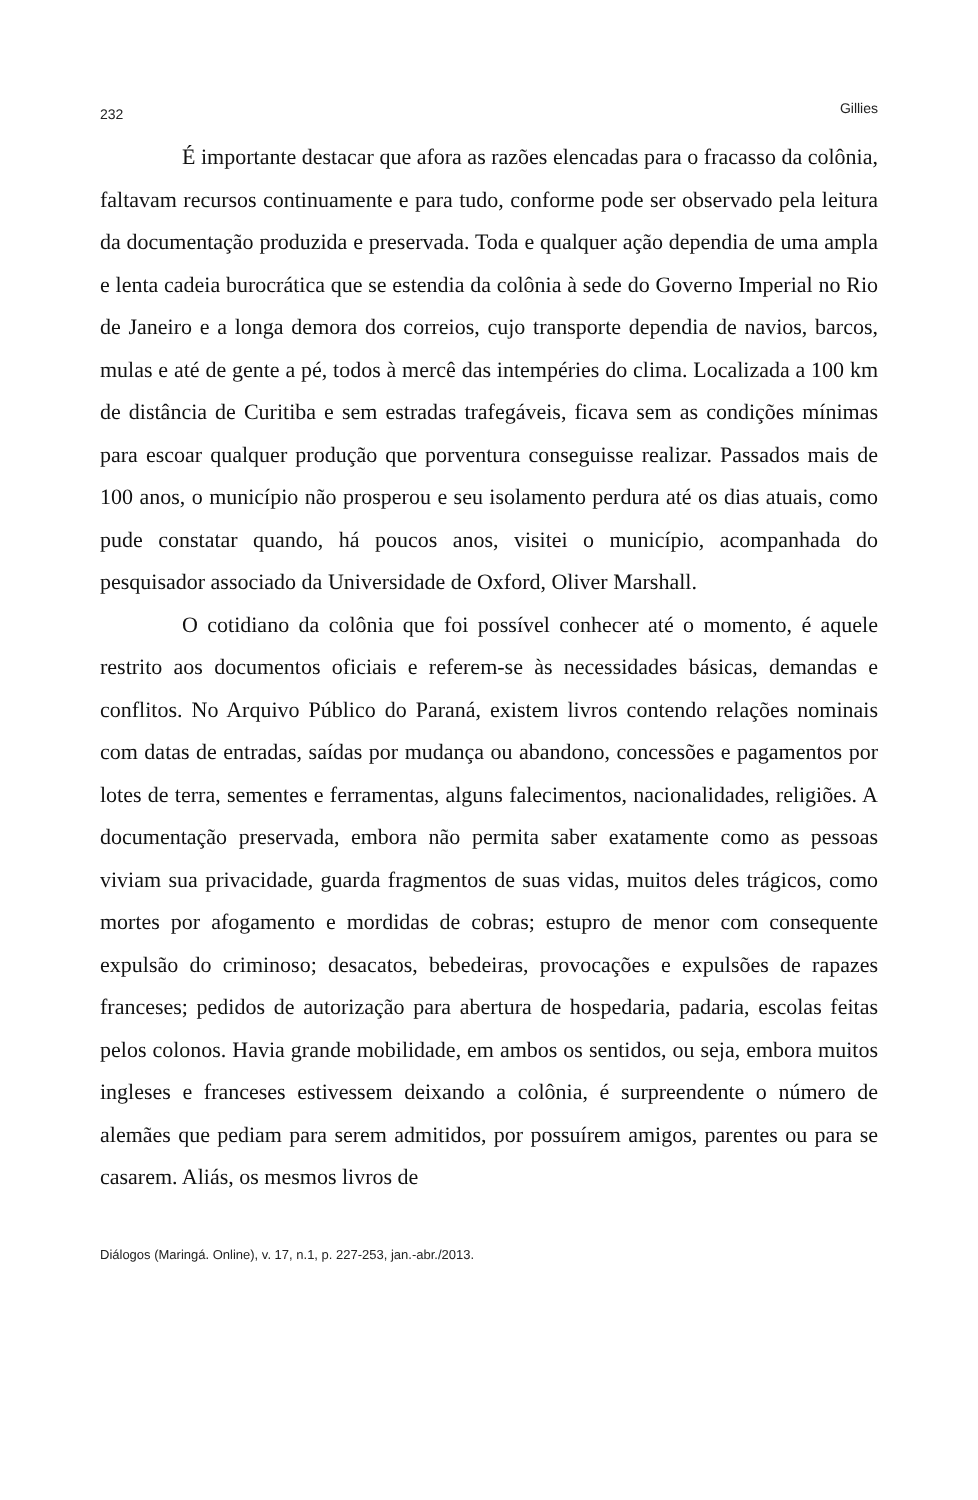232 Gillies
É importante destacar que afora as razões elencadas para o fracasso da colônia, faltavam recursos continuamente e para tudo, conforme pode ser observado pela leitura da documentação produzida e preservada. Toda e qualquer ação dependia de uma ampla e lenta cadeia burocrática que se estendia da colônia à sede do Governo Imperial no Rio de Janeiro e a longa demora dos correios, cujo transporte dependia de navios, barcos, mulas e até de gente a pé, todos à mercê das intempéries do clima. Localizada a 100 km de distância de Curitiba e sem estradas trafegáveis, ficava sem as condições mínimas para escoar qualquer produção que porventura conseguisse realizar. Passados mais de 100 anos, o município não prosperou e seu isolamento perdura até os dias atuais, como pude constatar quando, há poucos anos, visitei o município, acompanhada do pesquisador associado da Universidade de Oxford, Oliver Marshall.
O cotidiano da colônia que foi possível conhecer até o momento, é aquele restrito aos documentos oficiais e referem-se às necessidades básicas, demandas e conflitos. No Arquivo Público do Paraná, existem livros contendo relações nominais com datas de entradas, saídas por mudança ou abandono, concessões e pagamentos por lotes de terra, sementes e ferramentas, alguns falecimentos, nacionalidades, religiões. A documentação preservada, embora não permita saber exatamente como as pessoas viviam sua privacidade, guarda fragmentos de suas vidas, muitos deles trágicos, como mortes por afogamento e mordidas de cobras; estupro de menor com consequente expulsão do criminoso; desacatos, bebedeiras, provocações e expulsões de rapazes franceses; pedidos de autorização para abertura de hospedaria, padaria, escolas feitas pelos colonos. Havia grande mobilidade, em ambos os sentidos, ou seja, embora muitos ingleses e franceses estivessem deixando a colônia, é surpreendente o número de alemães que pediam para serem admitidos, por possuírem amigos, parentes ou para se casarem. Aliás, os mesmos livros de
Diálogos (Maringá. Online), v. 17, n.1, p. 227-253, jan.-abr./2013.